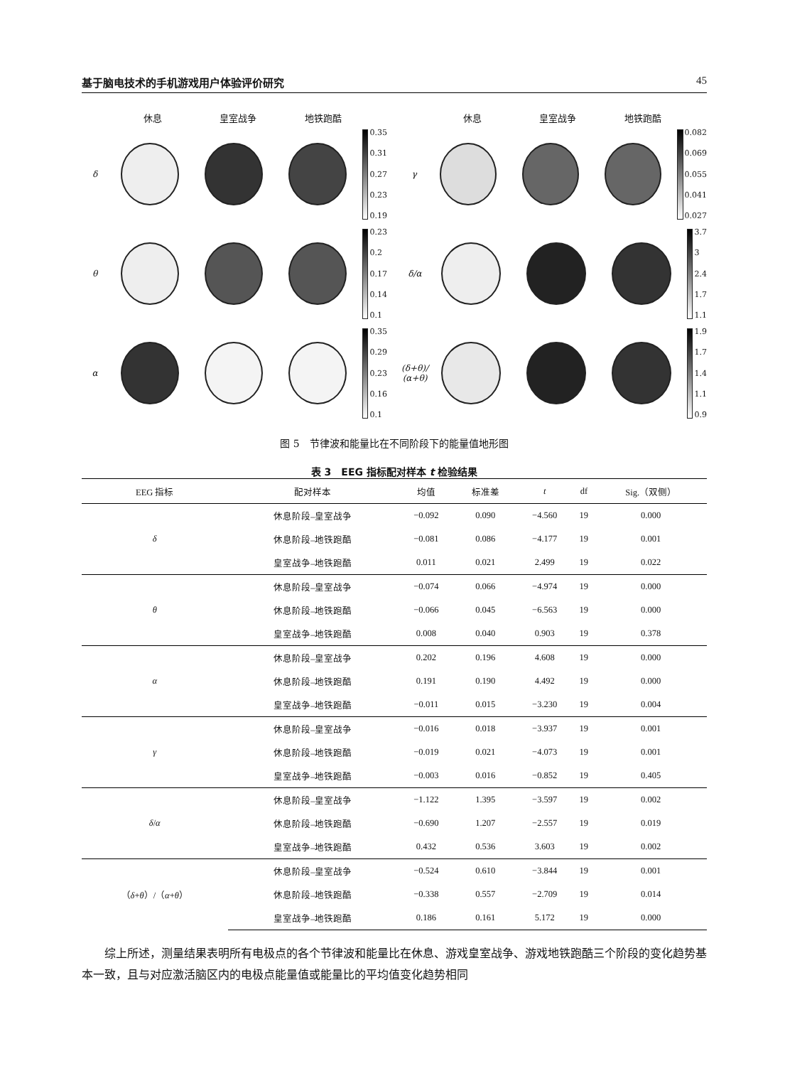基于脑电技术的手机游戏用户体验评价研究 45
休息 皇室战争 地铁跑酷
δ
0.35
0.31
0.27
0.23
0.19
θ
0.23
0.2
0.17
0.14
0.1
α
0.35
0.29
0.23
0.16
0.1
休息 皇室战争 地铁跑酷
γ
0.082
0.069
0.055
0.041
0.027
δ/α
3.7
3
2.4
1.7
1.1
(δ+θ)/ (α+θ)
1.9
1.7
1.4
1.1
0.9
图 5　节律波和能量比在不同阶段下的能量值地形图
表 3　EEG 指标配对样本 t 检验结果
| EEG 指标 | 配对样本 | 均值 | 标准差 | t | df | Sig.（双侧） |
| --- | --- | --- | --- | --- | --- | --- |
| δ | 休息阶段–皇室战争 | −0.092 | 0.090 | −4.560 | 19 | 0.000 |
| | 休息阶段–地铁跑酷 | −0.081 | 0.086 | −4.177 | 19 | 0.001 |
| | 皇室战争–地铁跑酷 | 0.011 | 0.021 | 2.499 | 19 | 0.022 |
| θ | 休息阶段–皇室战争 | −0.074 | 0.066 | −4.974 | 19 | 0.000 |
| | 休息阶段–地铁跑酷 | −0.066 | 0.045 | −6.563 | 19 | 0.000 |
| | 皇室战争–地铁跑酷 | 0.008 | 0.040 | 0.903 | 19 | 0.378 |
| α | 休息阶段–皇室战争 | 0.202 | 0.196 | 4.608 | 19 | 0.000 |
| | 休息阶段–地铁跑酷 | 0.191 | 0.190 | 4.492 | 19 | 0.000 |
| | 皇室战争–地铁跑酷 | −0.011 | 0.015 | −3.230 | 19 | 0.004 |
| γ | 休息阶段–皇室战争 | −0.016 | 0.018 | −3.937 | 19 | 0.001 |
| | 休息阶段–地铁跑酷 | −0.019 | 0.021 | −4.073 | 19 | 0.001 |
| | 皇室战争–地铁跑酷 | −0.003 | 0.016 | −0.852 | 19 | 0.405 |
| δ / α | 休息阶段–皇室战争 | −1.122 | 1.395 | −3.597 | 19 | 0.002 |
| | 休息阶段–地铁跑酷 | −0.690 | 1.207 | −2.557 | 19 | 0.019 |
| | 皇室战争–地铁跑酷 | 0.432 | 0.536 | 3.603 | 19 | 0.002 |
| （ δ + θ ）/（ α + θ ） | 休息阶段–皇室战争 | −0.524 | 0.610 | −3.844 | 19 | 0.001 |
| | 休息阶段–地铁跑酷 | −0.338 | 0.557 | −2.709 | 19 | 0.014 |
| | 皇室战争–地铁跑酷 | 0.186 | 0.161 | 5.172 | 19 | 0.000 |
综上所述，测量结果表明所有电极点的各个节律波和能量比在休息、游戏皇室战争、游戏地铁跑酷三个阶段的变化趋势基本一致，且与对应激活脑区内的电极点能量值或能量比的平均值变化趋势相同